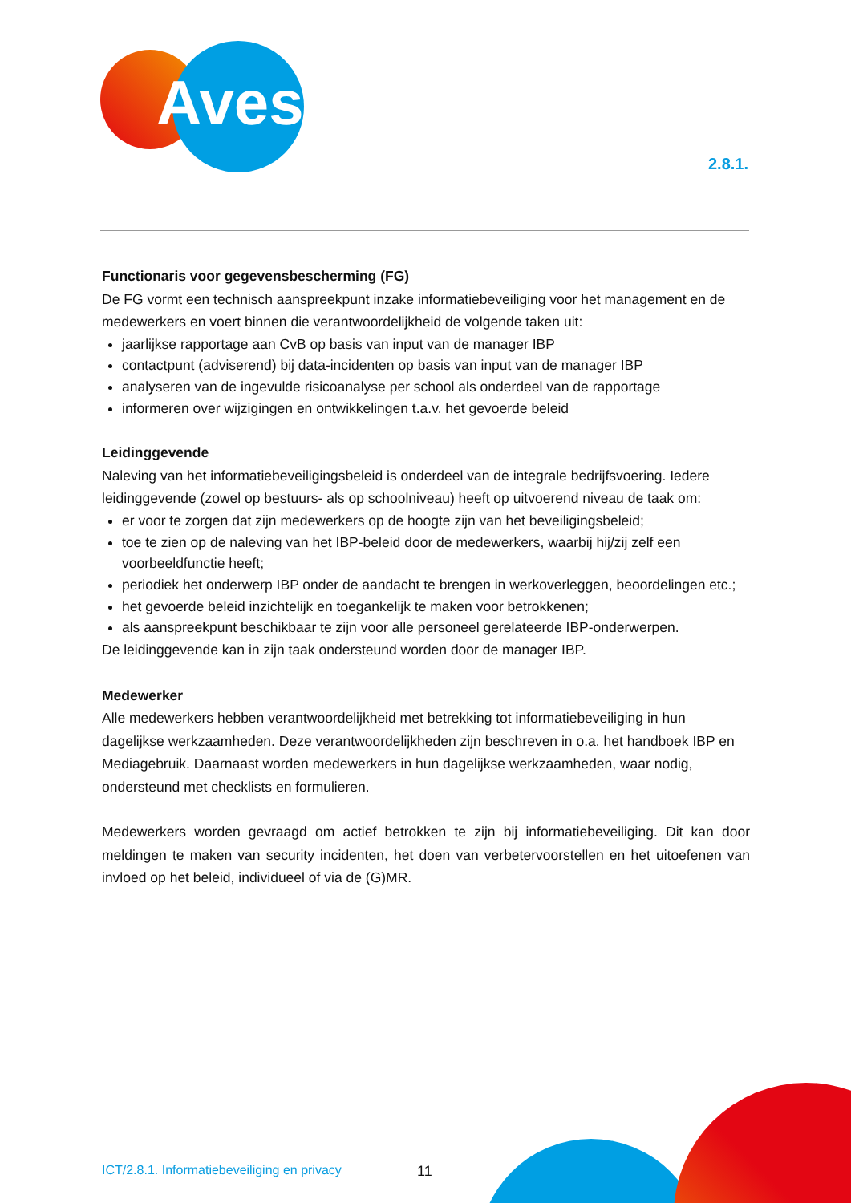Aves
2.8.1.
Functionaris voor gegevensbescherming (FG)
De FG vormt een technisch aanspreekpunt inzake informatiebeveiliging voor het management en de medewerkers en voert binnen die verantwoordelijkheid de volgende taken uit:
jaarlijkse rapportage aan CvB op basis van input van de manager IBP
contactpunt (adviserend) bij data-incidenten op basis van input van de manager IBP
analyseren van de ingevulde risicoanalyse per school als onderdeel van de rapportage
informeren over wijzigingen en ontwikkelingen t.a.v. het gevoerde beleid
Leidinggevende
Naleving van het informatiebeveiligingsbeleid is onderdeel van de integrale bedrijfsvoering. Iedere leidinggevende (zowel op bestuurs- als op schoolniveau) heeft op uitvoerend niveau de taak om:
er voor te zorgen dat zijn medewerkers op de hoogte zijn van het beveiligingsbeleid;
toe te zien op de naleving van het IBP-beleid door de medewerkers, waarbij hij/zij zelf een voorbeeldfunctie heeft;
periodiek het onderwerp IBP onder de aandacht te brengen in werkoverleggen, beoordelingen etc.;
het gevoerde beleid inzichtelijk en toegankelijk te maken voor betrokkenen;
als aanspreekpunt beschikbaar te zijn voor alle personeel gerelateerde IBP-onderwerpen.
De leidinggevende kan in zijn taak ondersteund worden door de manager IBP.
Medewerker
Alle medewerkers hebben verantwoordelijkheid met betrekking tot informatiebeveiliging in hun dagelijkse werkzaamheden. Deze verantwoordelijkheden zijn beschreven in o.a. het handboek IBP en Mediagebruik. Daarnaast worden medewerkers in hun dagelijkse werkzaamheden, waar nodig, ondersteund met checklists en formulieren.
Medewerkers worden gevraagd om actief betrokken te zijn bij informatiebeveiliging. Dit kan door meldingen te maken van security incidenten, het doen van verbetervoorstellen en het uitoefenen van invloed op het beleid, individueel of via de (G)MR.
ICT/2.8.1. Informatiebeveiliging en privacy
11